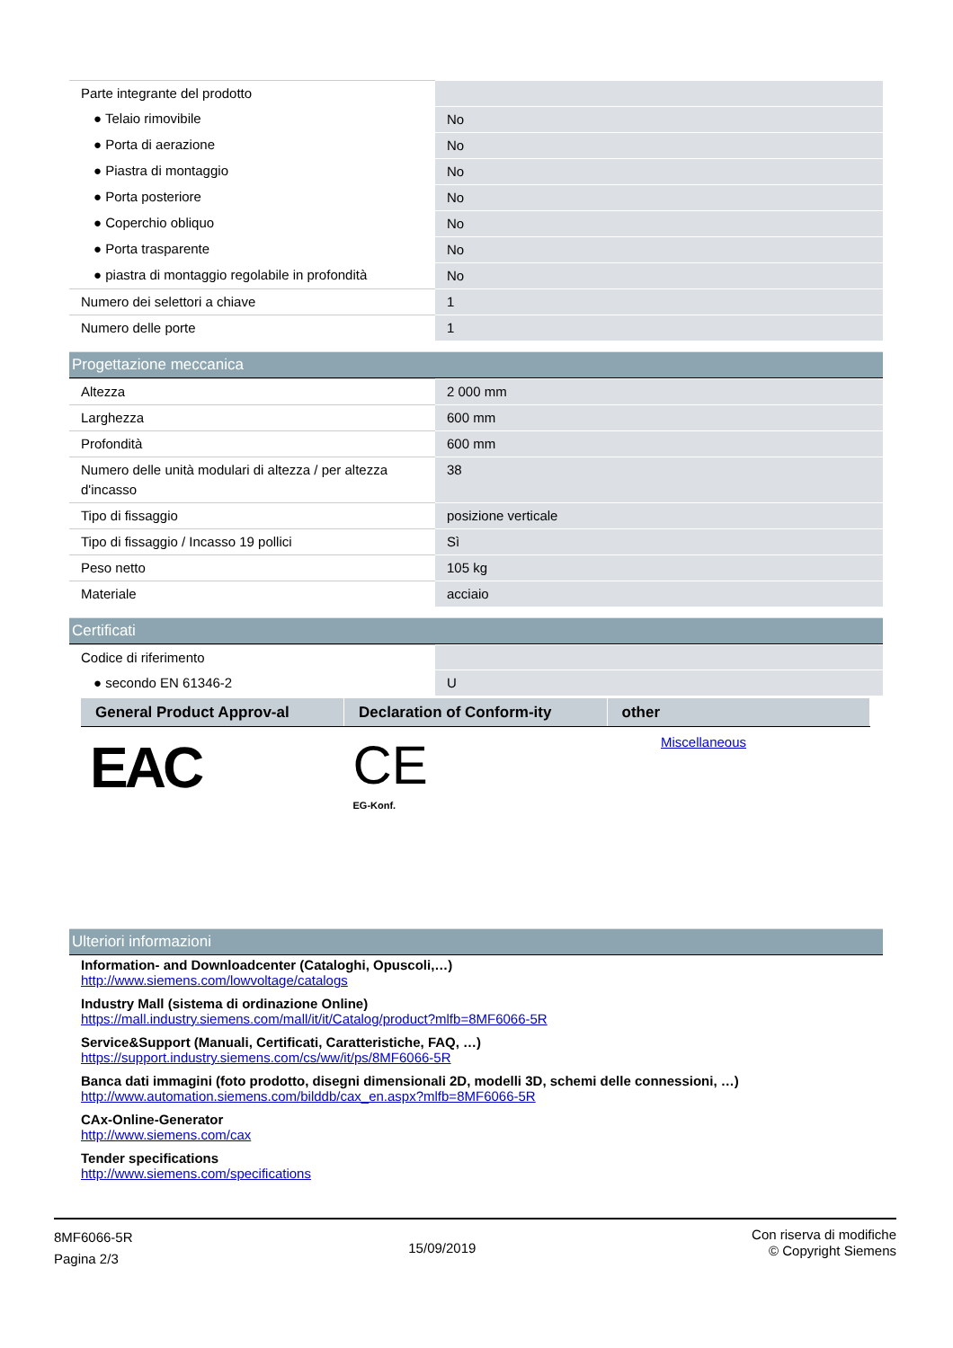| Parte integrante del prodotto | |
| ● Telaio rimovibile | No |
| ● Porta di aerazione | No |
| ● Piastra di montaggio | No |
| ● Porta posteriore | No |
| ● Coperchio obliquo | No |
| ● Porta trasparente | No |
| ● piastra di montaggio regolabile in profondità | No |
| Numero dei selettori a chiave | 1 |
| Numero delle porte | 1 |
Progettazione meccanica
| Altezza | 2 000 mm |
| Larghezza | 600 mm |
| Profondità | 600 mm |
| Numero delle unità modulari di altezza / per altezza d'incasso | 38 |
| Tipo di fissaggio | posizione verticale |
| Tipo di fissaggio / Incasso 19 pollici | Sì |
| Peso netto | 105 kg |
| Materiale | acciaio |
Certificati
| Codice di riferimento | |
| ● secondo EN 61346-2 | U |
| General Product Approv-al | Declaration of Conform-ity | other |
| --- | --- | --- |
| EAC | CE EG-Konf. | Miscellaneous |
Ulteriori informazioni
Information- and Downloadcenter (Cataloghi, Opuscoli,…)
http://www.siemens.com/lowvoltage/catalogs
Industry Mall (sistema di ordinazione Online)
https://mall.industry.siemens.com/mall/it/it/Catalog/product?mlfb=8MF6066-5R
Service&Support (Manuali, Certificati, Caratteristiche, FAQ, …)
https://support.industry.siemens.com/cs/ww/it/ps/8MF6066-5R
Banca dati immagini (foto prodotto, disegni dimensionali 2D, modelli 3D, schemi delle connessioni, …)
http://www.automation.siemens.com/bilddb/cax_en.aspx?mlfb=8MF6066-5R
CAx-Online-Generator
http://www.siemens.com/cax
Tender specifications
http://www.siemens.com/specifications
8MF6066-5R
Pagina 2/3
15/09/2019
Con riserva di modifiche
© Copyright Siemens